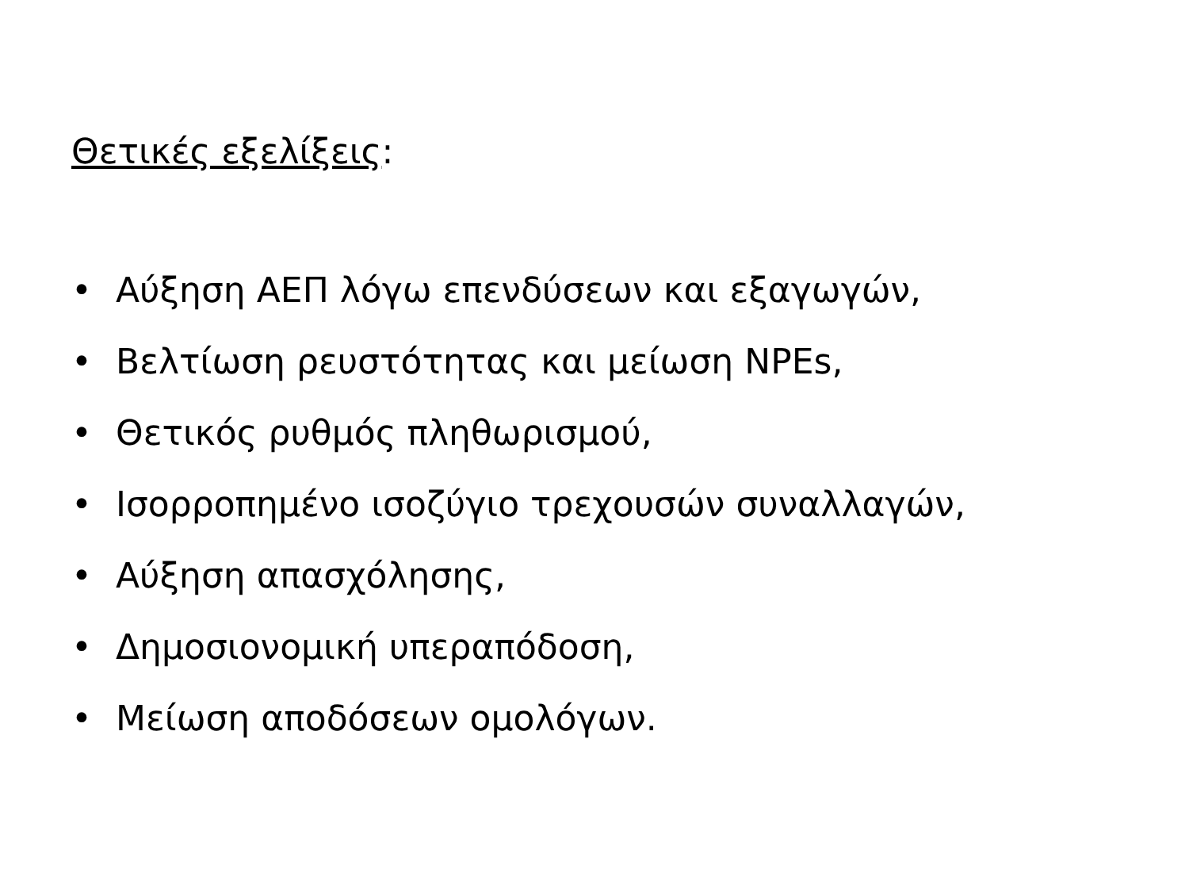Θετικές εξελίξεις:
• Αύξηση ΑΕΠ λόγω επενδύσεων και εξαγωγών,
• Βελτίωση ρευστότητας και μείωση NPEs,
• Θετικός ρυθμός πληθωρισμού,
• Ισορροπημένο ισοζύγιο τρεχουσών συναλλαγών,
• Αύξηση απασχόλησης,
• Δημοσιονομική υπεραπόδοση,
• Μείωση αποδόσεων ομολόγων.